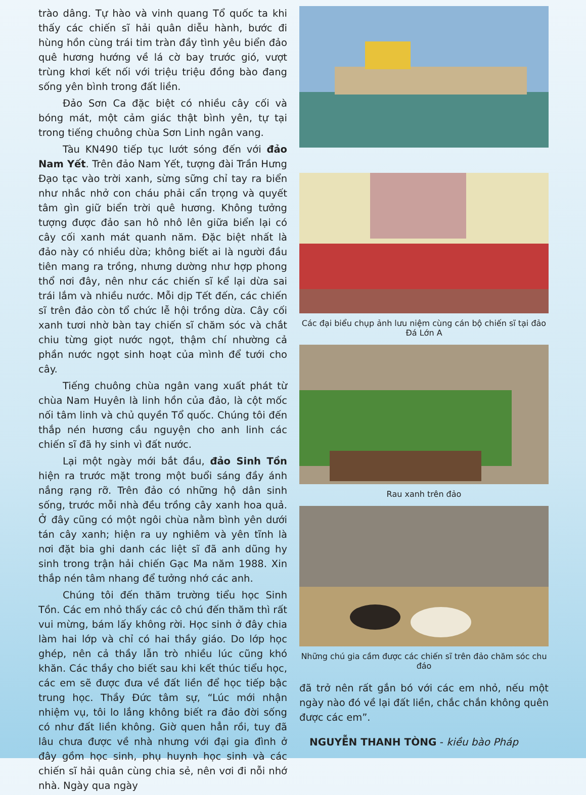trào dâng. Tự hào và vinh quang Tổ quốc ta khi thấy các chiến sĩ hải quân diễu hành, bước đi hùng hồn cùng trái tim tràn đầy tình yêu biển đảo quê hương hướng về lá cờ bay trước gió, vượt trùng khơi kết nối với triệu triệu đồng bào đang sống yên bình trong đất liền.
Đảo Sơn Ca đặc biệt có nhiều cây cối và bóng mát, một cảm giác thật bình yên, tự tại trong tiếng chuông chùa Sơn Linh ngân vang.
Tàu KN490 tiếp tục lướt sóng đến với đảo Nam Yết. Trên đảo Nam Yết, tượng đài Trần Hưng Đạo tạc vào trời xanh, sừng sững chỉ tay ra biển như nhắc nhở con cháu phải cẩn trọng và quyết tâm gìn giữ biển trời quê hương. Không tưởng tượng được đảo san hô nhô lên giữa biển lại có cây cối xanh mát quanh năm. Đặc biệt nhất là đảo này có nhiều dừa; không biết ai là người đầu tiên mang ra trồng, nhưng dường như hợp phong thổ nơi đây, nên như các chiến sĩ kể lại dừa sai trái lắm và nhiều nước. Mỗi dịp Tết đến, các chiến sĩ trên đảo còn tổ chức lễ hội trồng dừa. Cây cối xanh tươi nhờ bàn tay chiến sĩ chăm sóc và chắt chiu từng giọt nước ngọt, thậm chí nhường cả phần nước ngọt sinh hoạt của mình để tưới cho cây.
Tiếng chuông chùa ngân vang xuất phát từ chùa Nam Huyên là linh hồn của đảo, là cột mốc nối tâm linh và chủ quyền Tổ quốc. Chúng tôi đến thắp nén hương cầu nguyện cho anh linh các chiến sĩ đã hy sinh vì đất nước.
Lại một ngày mới bắt đầu, đảo Sinh Tồn hiện ra trước mặt trong một buổi sáng đầy ánh nắng rạng rỡ. Trên đảo có những hộ dân sinh sống, trước mỗi nhà đều trồng cây xanh hoa quả. Ở đây cũng có một ngôi chùa nằm bình yên dưới tán cây xanh; hiện ra uy nghiêm và yên tĩnh là nơi đặt bia ghi danh các liệt sĩ đã anh dũng hy sinh trong trận hải chiến Gạc Ma năm 1988. Xin thắp nén tâm nhang để tưởng nhớ các anh.
Chúng tôi đến thăm trường tiểu học Sinh Tồn. Các em nhỏ thấy các cô chú đến thăm thì rất vui mừng, bám lấy không rời. Học sinh ở đây chia làm hai lớp và chỉ có hai thầy giáo. Do lớp học ghép, nên cả thầy lẫn trò nhiều lúc cũng khó khăn. Các thầy cho biết sau khi kết thúc tiểu học, các em sẽ được đưa về đất liền để học tiếp bậc trung học. Thầy Đức tâm sự, “Lúc mới nhận nhiệm vụ, tôi lo lắng không biết ra đảo đời sống có như đất liền không. Giờ quen hẳn rồi, tuy đã lâu chưa được về nhà nhưng với đại gia đình ở đây gồm học sinh, phụ huynh học sinh và các chiến sĩ hải quân cùng chia sẻ, nên vơi đi nỗi nhớ nhà. Ngày qua ngày
Các đại biểu chụp ảnh lưu niệm cùng cán bộ chiến sĩ tại đảo Đá Lớn A
Rau xanh trên đảo
Những chú gia cầm được các chiến sĩ trên đảo chăm sóc chu đáo
đã trở nên rất gắn bó với các em nhỏ, nếu một ngày nào đó về lại đất liền, chắc chắn không quên được các em”.
NGUYỄN THANH TÒNG - kiều bào Pháp